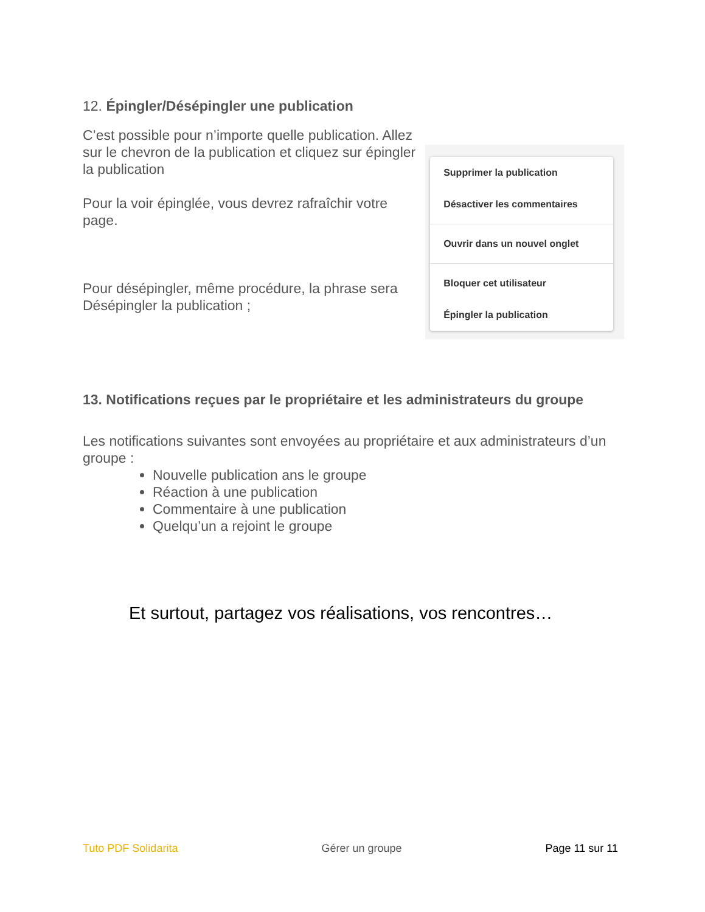12. Épingler/Désépingler une publication
C’est possible pour n’importe quelle publication. Allez sur le chevron de la publication et cliquez sur épingler la publication
Pour la voir épinglée, vous devrez rafraîchir votre page.
Pour désépingler, même procédure, la phrase sera Désépingler la publication ;
Supprimer la publication
Désactiver les commentaires
Ouvrir dans un nouvel onglet
Bloquer cet utilisateur
Épingler la publication
13. Notifications reçues par le propriétaire et les administrateurs du groupe
Les notifications suivantes sont envoyées au propriétaire et aux administrateurs d’un groupe :
Nouvelle publication ans le groupe
Réaction à une publication
Commentaire à une publication
Quelqu’un a rejoint le groupe
Et surtout, partagez vos réalisations, vos rencontres…
Tuto PDF Solidarita Gérer un groupe Page 11 sur 11